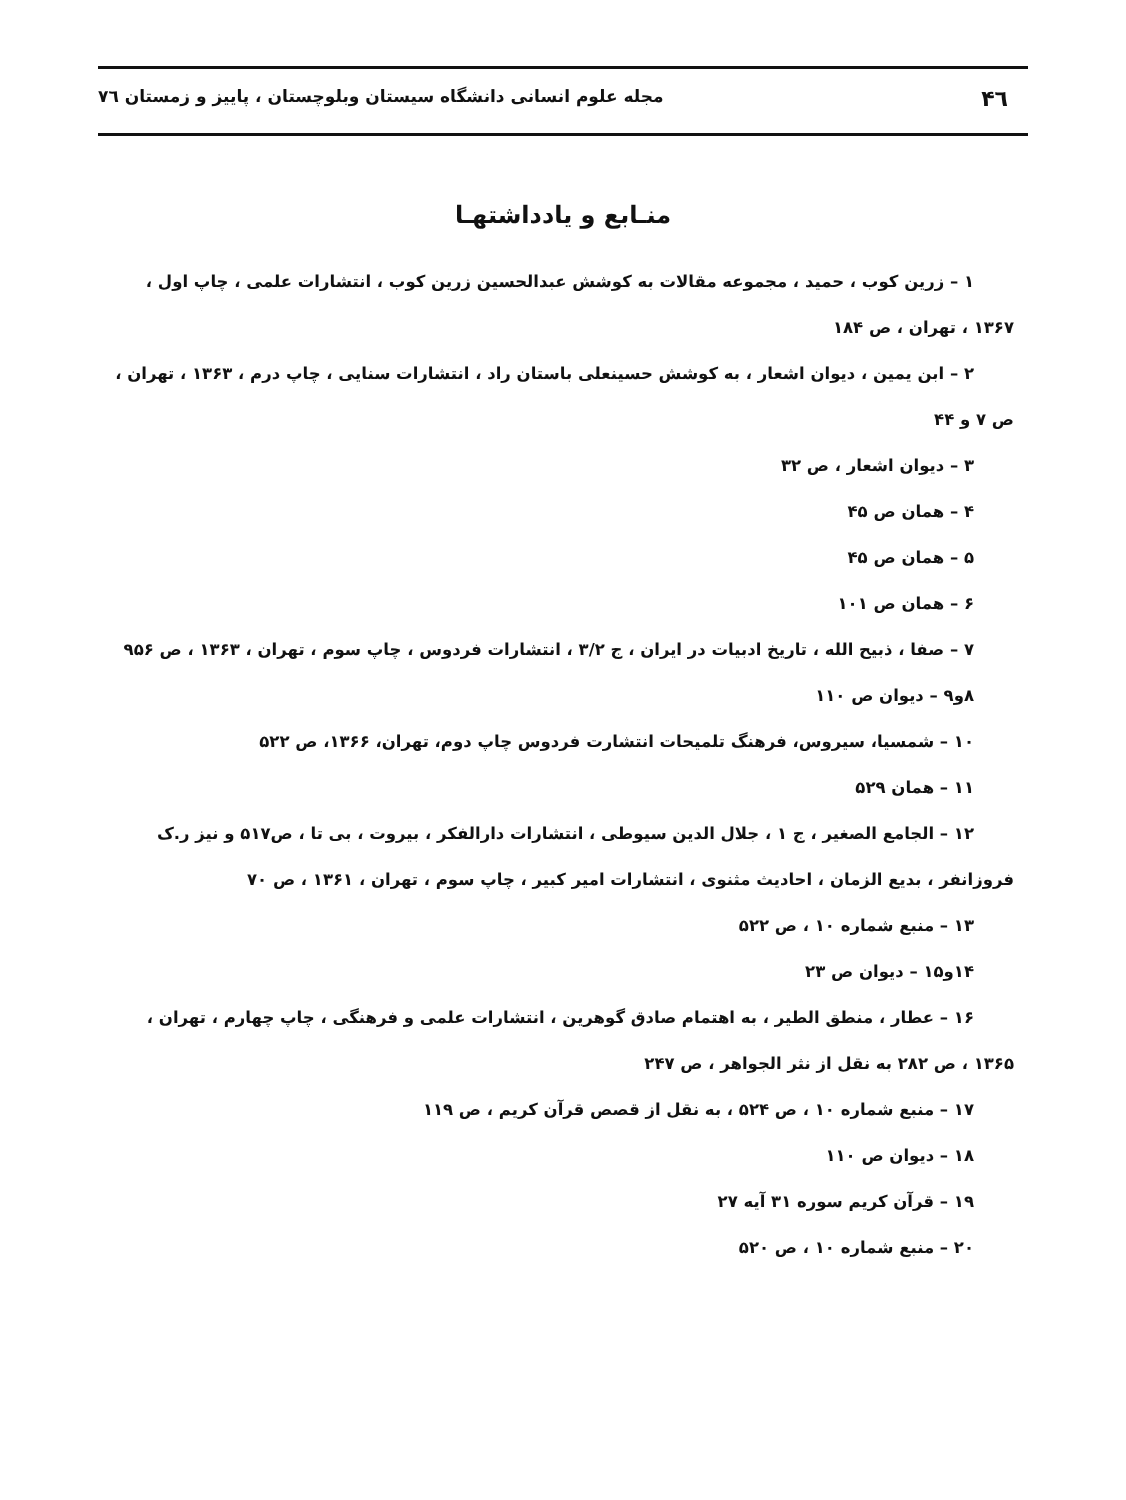۴٦ مجله علوم انسانی دانشگاه سیستان وبلوچستان ، پاییز و زمستان ٧٦
منـابع و یادداشتهـا
۱ – زرین کوب ، حمید ، مجموعه مقالات به کوشش عبدالحسین زرین کوب ، انتشارات علمی ، چاپ اول ، ۱۳۶۷ ، تهران ، ص ۱۸۴
۲ – ابن یمین ، دیوان اشعار ، به کوشش حسینعلی باستان راد ، انتشارات سنایی ، چاپ درم ، ۱۳۶۳ ، تهران ، ص ۷ و ۴۴
۳ – دیوان اشعار ، ص ۳۲
۴ – همان ص ۴۵
۵ – همان ص ۴۵
۶ – همان ص ۱۰۱
۷ – صفا ، ذبیح الله ، تاریخ ادبیات در ایران ، ج ۳/۲ ، انتشارات فردوس ، چاپ سوم ، تهران ، ۱۳۶۳ ، ص ۹۵۶
۸و۹ – دیوان ص ۱۱۰
۱۰ – شمسیا، سیروس، فرهنگ تلمیحات انتشارت فردوس چاپ دوم، تهران، ۱۳۶۶، ص ۵۲۲
۱۱ – همان ۵۲۹
۱۲ – الجامع الصغیر ، ج ۱ ، جلال الدین سیوطی ، انتشارات دارالفکر ، بیروت ، بی تا ، ص۵۱۷ و نیز ر.ک فروزانفر ، بدیع الزمان ، احادیث مثنوی ، انتشارات امیر کبیر ، چاپ سوم ، تهران ، ۱۳۶۱ ، ص ۷۰
۱۳ – منبع شماره ۱۰ ، ص ۵۲۲
۱۴و۱۵ – دیوان ص ۲۳
۱۶ – عطار ، منطق الطیر ، به اهتمام صادق گوهرین ، انتشارات علمی و فرهنگی ، چاپ چهارم ، تهران ، ۱۳۶۵ ، ص ۲۸۲ به نقل از نثر الجواهر ، ص ۲۴۷
۱۷ – منبع شماره ۱۰ ، ص ۵۲۴ ، به نقل از قصص قرآن کریم ، ص ۱۱۹
۱۸ – دیوان ص ۱۱۰
۱۹ – قرآن کریم سوره ۳۱ آیه ۲۷
۲۰ – منبع شماره ۱۰ ، ص ۵۲۰